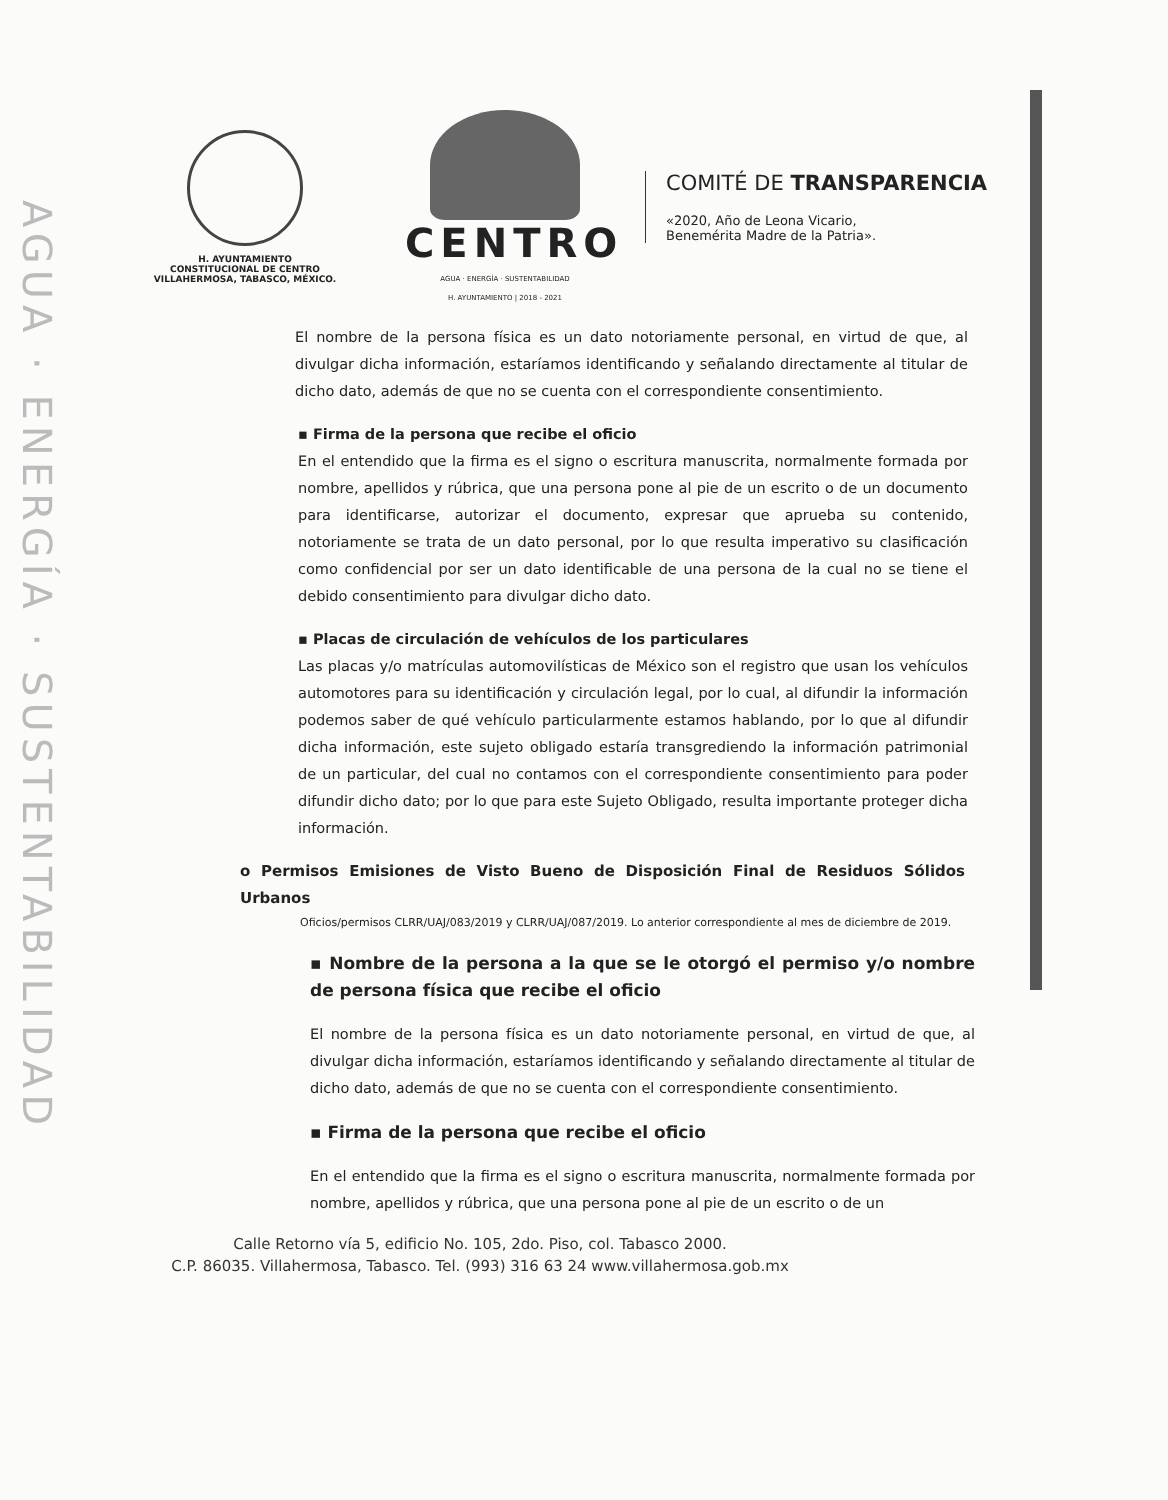AGUA · ENERGÍA · SUSTENTABILIDAD
H. AYUNTAMIENTO
CONSTITUCIONAL DE CENTRO
VILLAHERMOSA, TABASCO, MÉXICO.
CENTRO
AGUA · ENERGÍA · SUSTENTABILIDAD
H. AYUNTAMIENTO | 2018 - 2021
COMITÉ DE TRANSPARENCIA
«2020, Año de Leona Vicario,
Benemérita Madre de la Patria».
El nombre de la persona física es un dato notoriamente personal, en virtud de que, al divulgar dicha información, estaríamos identificando y señalando directamente al titular de dicho dato, además de que no se cuenta con el correspondiente consentimiento.
▪ Firma de la persona que recibe el oficio
En el entendido que la firma es el signo o escritura manuscrita, normalmente formada por nombre, apellidos y rúbrica, que una persona pone al pie de un escrito o de un documento para identificarse, autorizar el documento, expresar que aprueba su contenido, notoriamente se trata de un dato personal, por lo que resulta imperativo su clasificación como confidencial por ser un dato identificable de una persona de la cual no se tiene el debido consentimiento para divulgar dicho dato.
▪ Placas de circulación de vehículos de los particulares
Las placas y/o matrículas automovilísticas de México son el registro que usan los vehículos automotores para su identificación y circulación legal, por lo cual, al difundir la información podemos saber de qué vehículo particularmente estamos hablando, por lo que al difundir dicha información, este sujeto obligado estaría transgrediendo la información patrimonial de un particular, del cual no contamos con el correspondiente consentimiento para poder difundir dicho dato; por lo que para este Sujeto Obligado, resulta importante proteger dicha información.
o Permisos Emisiones de Visto Bueno de Disposición Final de Residuos Sólidos Urbanos
Oficios/permisos CLRR/UAJ/083/2019 y CLRR/UAJ/087/2019. Lo anterior correspondiente al mes de diciembre de 2019.
▪ Nombre de la persona a la que se le otorgó el permiso y/o nombre de persona física que recibe el oficio
El nombre de la persona física es un dato notoriamente personal, en virtud de que, al divulgar dicha información, estaríamos identificando y señalando directamente al titular de dicho dato, además de que no se cuenta con el correspondiente consentimiento.
▪ Firma de la persona que recibe el oficio
En el entendido que la firma es el signo o escritura manuscrita, normalmente formada por nombre, apellidos y rúbrica, que una persona pone al pie de un escrito o de un
Calle Retorno vía 5, edificio No. 105, 2do. Piso, col. Tabasco 2000.
C.P. 86035. Villahermosa, Tabasco. Tel. (993) 316 63 24 www.villahermosa.gob.mx